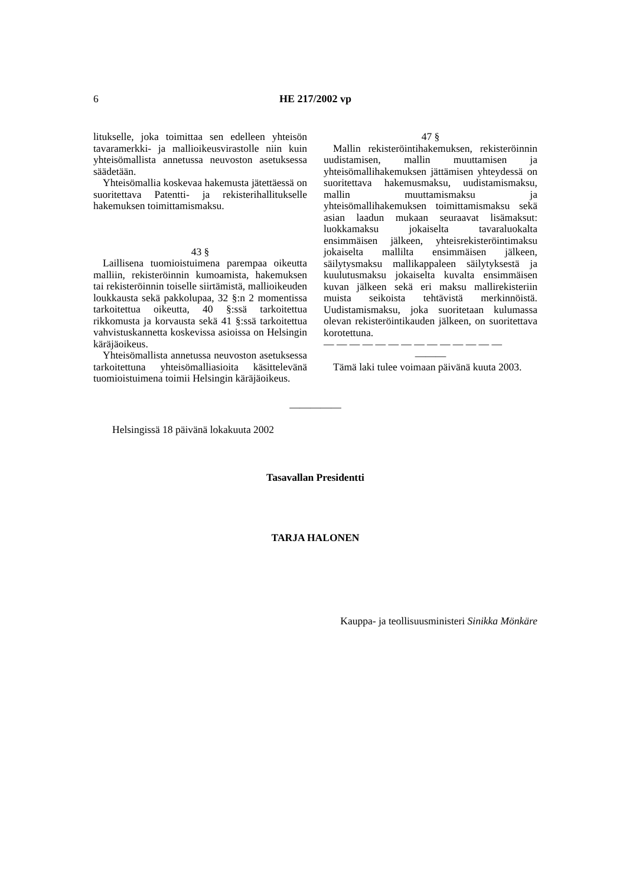6 HE 217/2002 vp
litukselle, joka toimittaa sen edelleen yhteisön tavaramerkki- ja mallioikeusvirastolle niin kuin yhteisömallista annetussa neuvoston asetuksessa säädetään.
Yhteisömallia koskevaa hakemusta jätettäessä on suoritettava Patentti- ja rekisterihallitukselle hakemuksen toimittamismaksu.
43 §
Laillisena tuomioistuimena parempaa oikeutta malliin, rekisteröinnin kumoamista, hakemuksen tai rekisteröinnin toiselle siirtämistä, mallioikeuden loukkausta sekä pakkolupaa, 32 §:n 2 momentissa tarkoitettua oikeutta, 40 §:ssä tarkoitettua rikkomusta ja korvausta sekä 41 §:ssä tarkoitettua vahvistuskannetta koskevissa asioissa on Helsingin käräjäoikeus.
Yhteisömallista annetussa neuvoston asetuksessa tarkoitettuna yhteisömalliasioita käsittelevänä tuomioistuimena toimii Helsingin käräjäoikeus.
47 §
Mallin rekisteröintihakemuksen, rekisteröinnin uudistamisen, mallin muuttamisen ja yhteisömallihakemuksen jättämisen yhteydessä on suoritettava hakemusmaksu, uudistamismaksu, mallin muuttamismaksu ja yhteisömallihakemuksen toimittamismaksu sekä asian laadun mukaan seuraavat lisämaksut: luokkamaksu jokaiselta tavaraluokalta ensimmäisen jälkeen, yhteisrekisteröintimaksu jokaiselta mallilta ensimmäisen jälkeen, säilytysmaksu mallikappaleen säilytyksestä ja kuulutusmaksu jokaiselta kuvalta ensimmäisen kuvan jälkeen sekä eri maksu mallirekisteriin muista seikoista tehtävistä merkinnöistä. Uudistamismaksu, joka suoritetaan kulumassa olevan rekisteröintikauden jälkeen, on suoritettava korotettuna.
— — — — — — — — — — — — — —
———
Tämä laki tulee voimaan päivänä kuuta 2003.
—————
Helsingissä 18 päivänä lokakuuta 2002
Tasavallan Presidentti
TARJA HALONEN
Kauppa- ja teollisuusministeri Sinikka Mönkäre